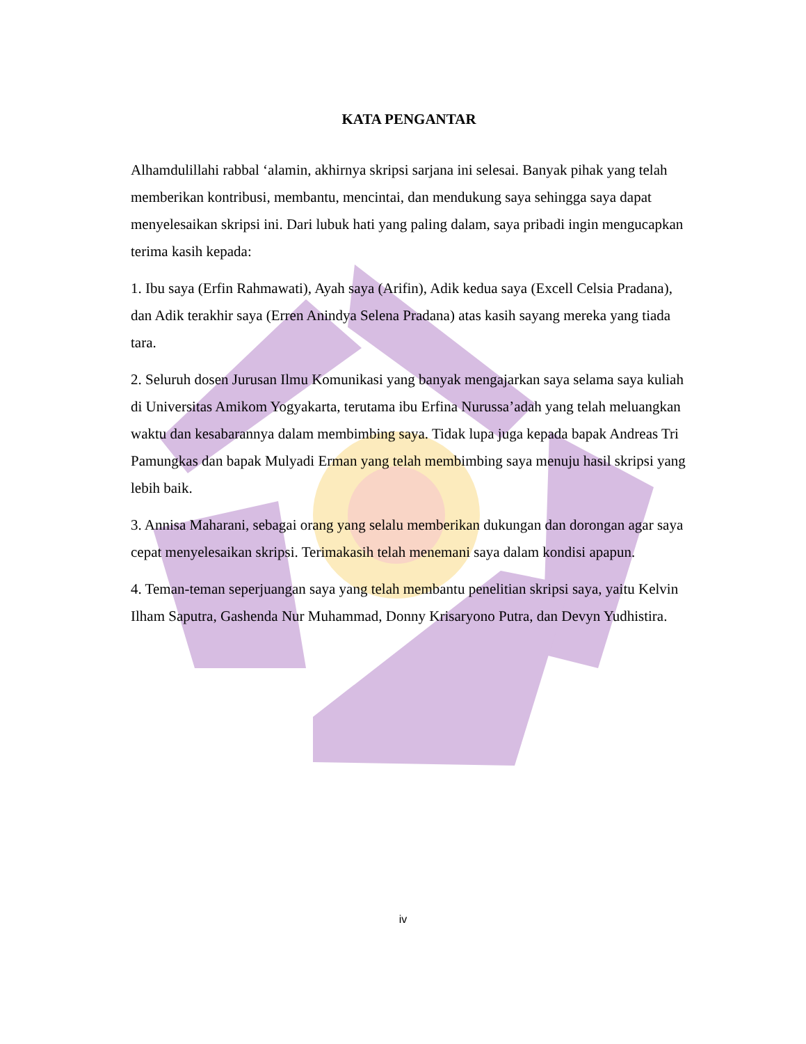KATA PENGANTAR
Alhamdulillahi rabbal ‘alamin, akhirnya skripsi sarjana ini selesai. Banyak pihak yang telah memberikan kontribusi, membantu, mencintai, dan mendukung saya sehingga saya dapat menyelesaikan skripsi ini. Dari lubuk hati yang paling dalam, saya pribadi ingin mengucapkan terima kasih kepada:
1. Ibu saya (Erfin Rahmawati), Ayah saya (Arifin), Adik kedua saya (Excell Celsia Pradana), dan Adik terakhir saya (Erren Anindya Selena Pradana) atas kasih sayang mereka yang tiada tara.
2. Seluruh dosen Jurusan Ilmu Komunikasi yang banyak mengajarkan saya selama saya kuliah di Universitas Amikom Yogyakarta, terutama ibu Erfina Nurussa’adah yang telah meluangkan waktu dan kesabarannya dalam membimbing saya. Tidak lupa juga kepada bapak Andreas Tri Pamungkas dan bapak Mulyadi Erman yang telah membimbing saya menuju hasil skripsi yang lebih baik.
3. Annisa Maharani, sebagai orang yang selalu memberikan dukungan dan dorongan agar saya cepat menyelesaikan skripsi. Terimakasih telah menemani saya dalam kondisi apapun.
4. Teman-teman seperjuangan saya yang telah membantu penelitian skripsi saya, yaitu Kelvin Ilham Saputra, Gashenda Nur Muhammad, Donny Krisaryono Putra, dan Devyn Yudhistira.
iv